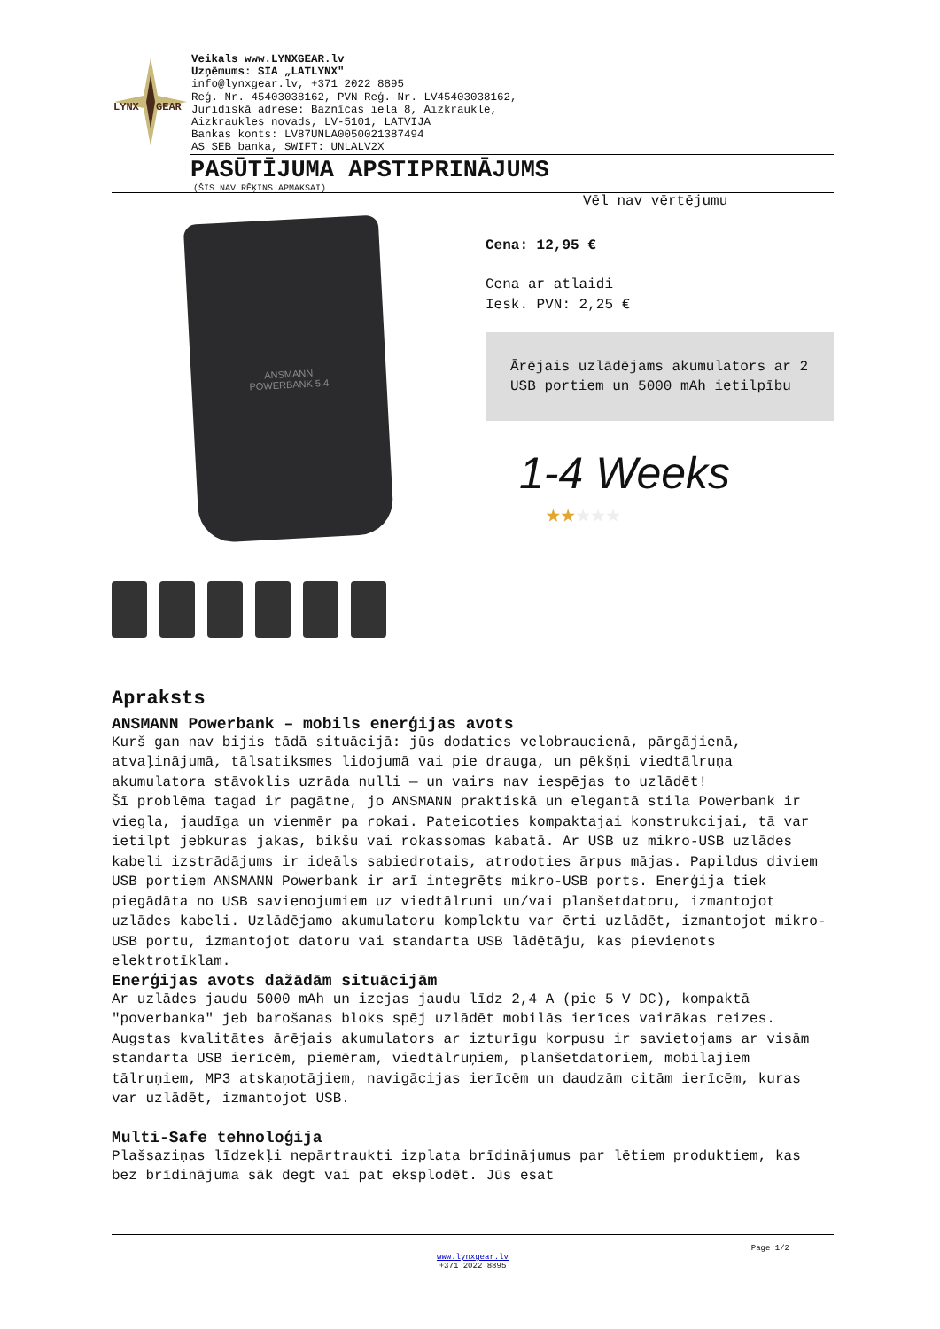LYNX
GEAR
Veikals www.LYNXGEAR.lv
Uzņēmums: SIA „LATLYNX"
info@lynxgear.lv, +371 2022 8895
Reģ. Nr. 45403038162, PVN Reģ. Nr. LV45403038162,
Juridiskā adrese: Baznīcas iela 8, Aizkraukle,
Aizkraukles novads, LV-5101, LATVIJA
Bankas konts: LV87UNLA0050021387494
AS SEB banka, SWIFT: UNLALV2X
PASŪTĪJUMA APSTIPRINĀJUMS
(ŠIS NAV RĒĶINS APMAKSAI)
ANSMANN
POWERBANK 5.4
Vēl nav vērtējumu
Cena: 12,95 €
Cena ar atlaidi
Iesk. PVN: 2,25 €
Ārējais uzlādējams akumulators ar 2 USB portiem un 5000 mAh ietilpību
1-4 Weeks
★★★★★
Apraksts
ANSMANN Powerbank – mobils enerģijas avots
Kurš gan nav bijis tādā situācijā: jūs dodaties velobraucienā, pārgājienā, atvaļinājumā, tālsatiksmes lidojumā vai pie drauga, un pēkšņi viedtālruņa akumulatora stāvoklis uzrāda nulli — un vairs nav iespējas to uzlādēt!
Šī problēma tagad ir pagātne, jo ANSMANN praktiskā un elegantā stila Powerbank ir viegla, jaudīga un vienmēr pa rokai. Pateicoties kompaktajai konstrukcijai, tā var ietilpt jebkuras jakas, bikšu vai rokassomas kabatā. Ar USB uz mikro-USB uzlādes kabeli izstrādājums ir ideāls sabiedrotais, atrodoties ārpus mājas. Papildus diviem USB portiem ANSMANN Powerbank ir arī integrēts mikro-USB ports. Enerģija tiek piegādāta no USB savienojumiem uz viedtālruni un/vai planšetdatoru, izmantojot uzlādes kabeli. Uzlādējamo akumulatoru komplektu var ērti uzlādēt, izmantojot mikro-USB portu, izmantojot datoru vai standarta USB lādētāju, kas pievienots elektrotīklam.
Enerģijas avots dažādām situācijām
Ar uzlādes jaudu 5000 mAh un izejas jaudu līdz 2,4 A (pie 5 V DC), kompaktā "poverbanka" jeb barošanas bloks spēj uzlādēt mobilās ierīces vairākas reizes. Augstas kvalitātes ārējais akumulators ar izturīgu korpusu ir savietojams ar visām standarta USB ierīcēm, piemēram, viedtālruņiem, planšetdatoriem, mobilajiem tālruņiem, MP3 atskaņotājiem, navigācijas ierīcēm un daudzām citām ierīcēm, kuras var uzlādēt, izmantojot USB.
Multi-Safe tehnoloģija
Plašsaziņas līdzekļi nepārtraukti izplata brīdinājumus par lētiem produktiem, kas bez brīdinājuma sāk degt vai pat eksplodēt. Jūs esat
Page 1/2
www.lynxgear.lv
+371 2022 8895